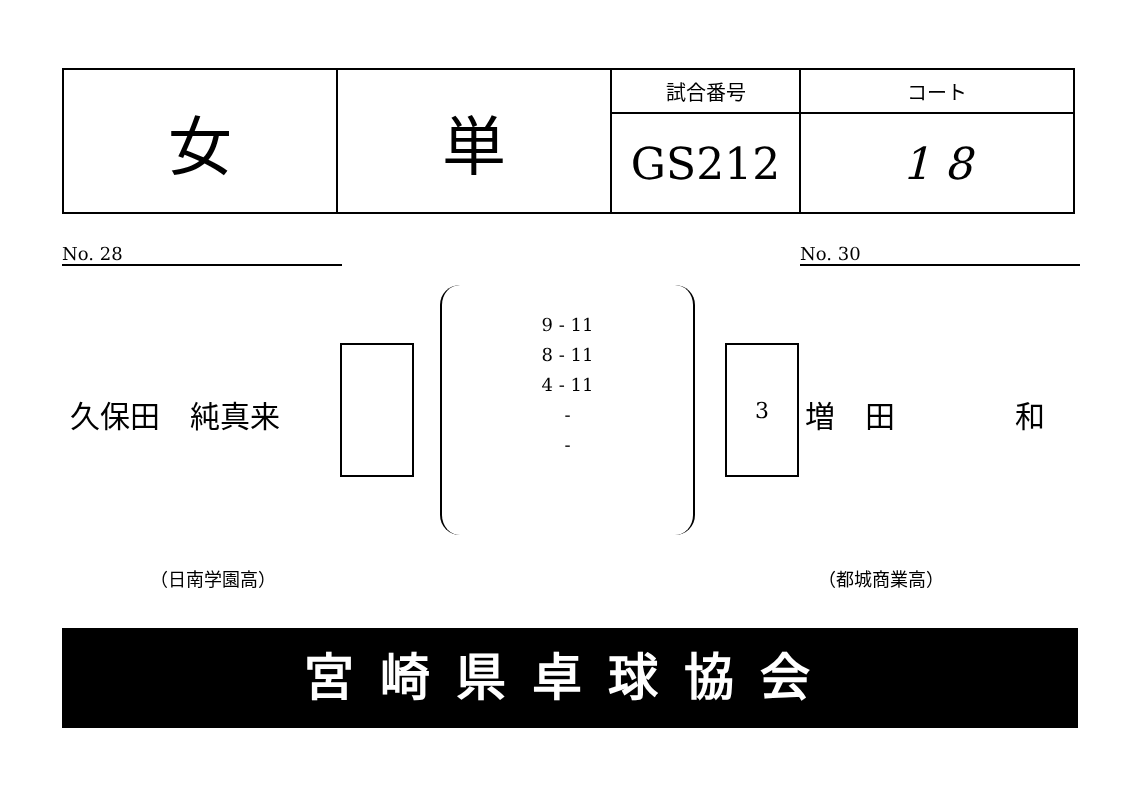| 女 | 単 | 試合番号 | コート |
| | | GS212 | 1 8 |
No. 28 No. 30
久保田　純真来
9 - 11
8 - 11
4 - 11
-
-
3
増　田　　　　和
（日南学園高） （都城商業高）
宮崎県卓球協会